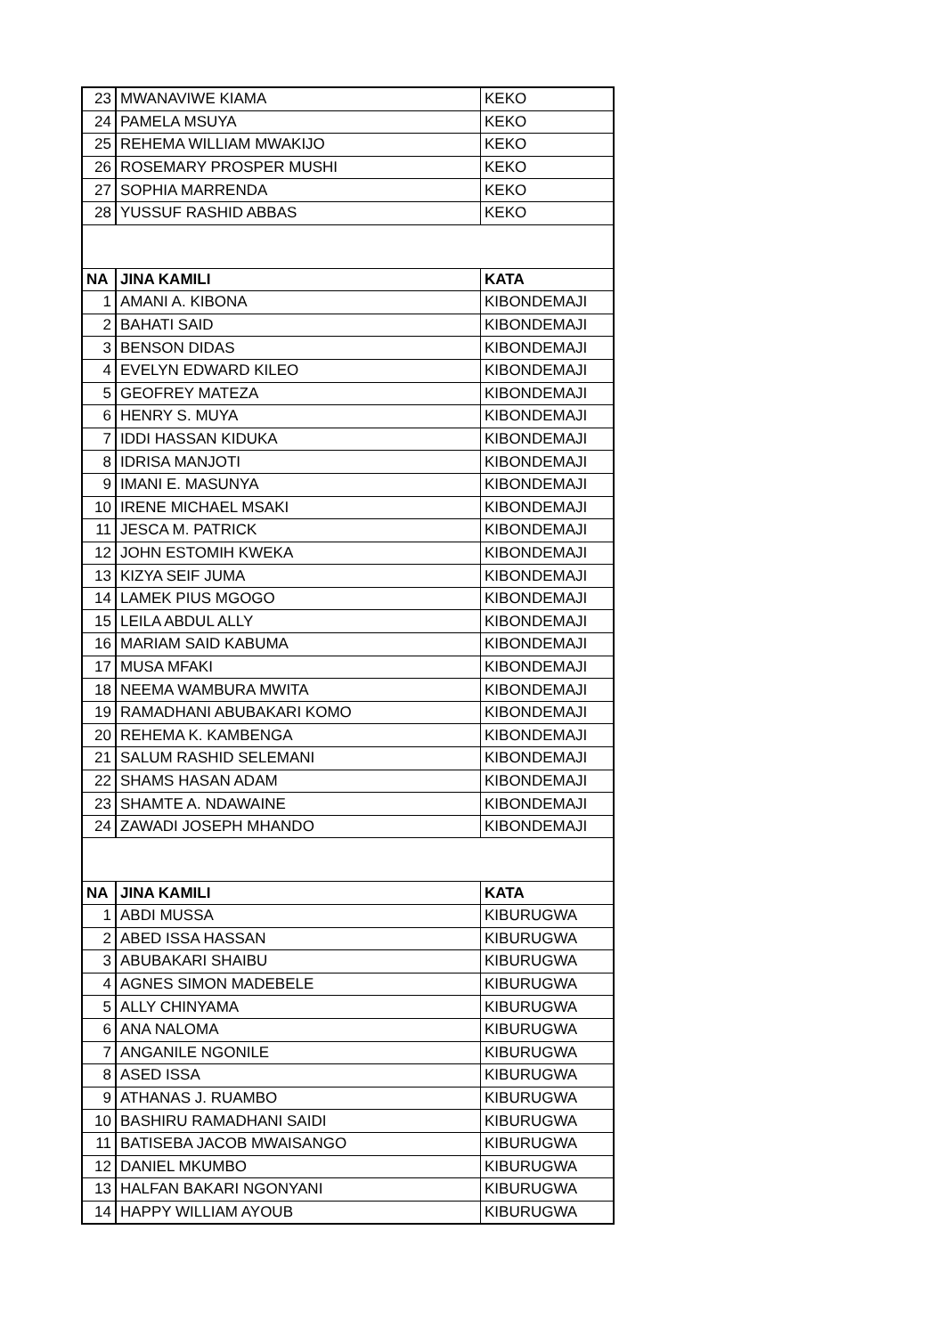| 23 | MWANAVIWE KIAMA | KEKO |
| 24 | PAMELA MSUYA | KEKO |
| 25 | REHEMA WILLIAM MWAKIJO | KEKO |
| 26 | ROSEMARY PROSPER MUSHI | KEKO |
| 27 | SOPHIA MARRENDA | KEKO |
| 28 | YUSSUF RASHID ABBAS | KEKO |
| NA | JINA KAMILI | KATA |
| 1 | AMANI A. KIBONA | KIBONDEMAJI |
| 2 | BAHATI SAID | KIBONDEMAJI |
| 3 | BENSON DIDAS | KIBONDEMAJI |
| 4 | EVELYN EDWARD KILEO | KIBONDEMAJI |
| 5 | GEOFREY MATEZA | KIBONDEMAJI |
| 6 | HENRY S. MUYA | KIBONDEMAJI |
| 7 | IDDI HASSAN KIDUKA | KIBONDEMAJI |
| 8 | IDRISA MANJOTI | KIBONDEMAJI |
| 9 | IMANI E. MASUNYA | KIBONDEMAJI |
| 10 | IRENE MICHAEL MSAKI | KIBONDEMAJI |
| 11 | JESCA M. PATRICK | KIBONDEMAJI |
| 12 | JOHN ESTOMIH KWEKA | KIBONDEMAJI |
| 13 | KIZYA SEIF JUMA | KIBONDEMAJI |
| 14 | LAMEK PIUS MGOGO | KIBONDEMAJI |
| 15 | LEILA ABDUL ALLY | KIBONDEMAJI |
| 16 | MARIAM SAID KABUMA | KIBONDEMAJI |
| 17 | MUSA MFAKI | KIBONDEMAJI |
| 18 | NEEMA WAMBURA MWITA | KIBONDEMAJI |
| 19 | RAMADHANI ABUBAKARI KOMO | KIBONDEMAJI |
| 20 | REHEMA K. KAMBENGA | KIBONDEMAJI |
| 21 | SALUM RASHID SELEMANI | KIBONDEMAJI |
| 22 | SHAMS HASAN ADAM | KIBONDEMAJI |
| 23 | SHAMTE A. NDAWAINE | KIBONDEMAJI |
| 24 | ZAWADI JOSEPH MHANDO | KIBONDEMAJI |
| NA | JINA KAMILI | KATA |
| 1 | ABDI MUSSA | KIBURUGWA |
| 2 | ABED ISSA HASSAN | KIBURUGWA |
| 3 | ABUBAKARI SHAIBU | KIBURUGWA |
| 4 | AGNES SIMON MADEBELE | KIBURUGWA |
| 5 | ALLY CHINYAMA | KIBURUGWA |
| 6 | ANA NALOMA | KIBURUGWA |
| 7 | ANGANILE NGONILE | KIBURUGWA |
| 8 | ASED ISSA | KIBURUGWA |
| 9 | ATHANAS J. RUAMBO | KIBURUGWA |
| 10 | BASHIRU RAMADHANI SAIDI | KIBURUGWA |
| 11 | BATISEBA JACOB MWAISANGO | KIBURUGWA |
| 12 | DANIEL MKUMBO | KIBURUGWA |
| 13 | HALFAN BAKARI NGONYANI | KIBURUGWA |
| 14 | HAPPY WILLIAM AYOUB | KIBURUGWA |